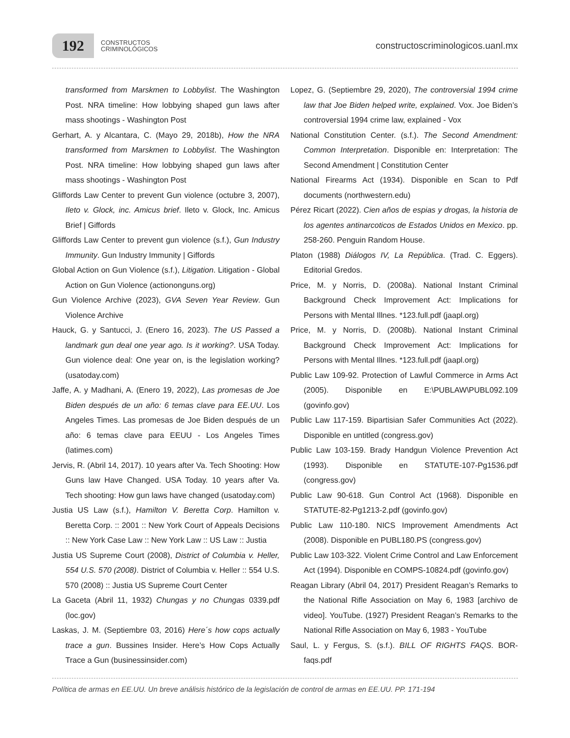192
CONSTRUCTOS
CRIMINOLÓGICOS
constructoscriminologicos.uanl.mx
transformed from Marskmen to Lobbylist. The Washington Post. NRA timeline: How lobbying shaped gun laws after mass shootings - Washington Post
Gerhart, A. y Alcantara, C. (Mayo 29, 2018b), How the NRA transformed from Marskmen to Lobbylist. The Washington Post. NRA timeline: How lobbying shaped gun laws after mass shootings - Washington Post
Gliffords Law Center to prevent Gun violence (octubre 3, 2007), Ileto v. Glock, inc. Amicus brief. Ileto v. Glock, Inc. Amicus Brief | Giffords
Gliffords Law Center to prevent gun violence (s.f.), Gun Industry Immunity. Gun Industry Immunity | Giffords
Global Action on Gun Violence (s.f.), Litigation. Litigation - Global Action on Gun Violence (actiononguns.org)
Gun Violence Archive (2023), GVA Seven Year Review. Gun Violence Archive
Hauck, G. y Santucci, J. (Enero 16, 2023). The US Passed a landmark gun deal one year ago. Is it working?. USA Today. Gun violence deal: One year on, is the legislation working? (usatoday.com)
Jaffe, A. y Madhani, A. (Enero 19, 2022), Las promesas de Joe Biden después de un año: 6 temas clave para EE.UU. Los Angeles Times. Las promesas de Joe Biden después de un año: 6 temas clave para EEUU - Los Angeles Times (latimes.com)
Jervis, R. (Abril 14, 2017). 10 years after Va. Tech Shooting: How Guns law Have Changed. USA Today. 10 years after Va. Tech shooting: How gun laws have changed (usatoday.com)
Justia US Law (s.f.), Hamilton V. Beretta Corp. Hamilton v. Beretta Corp. :: 2001 :: New York Court of Appeals Decisions :: New York Case Law :: New York Law :: US Law :: Justia
Justia US Supreme Court (2008), District of Columbia v. Heller, 554 U.S. 570 (2008). District of Columbia v. Heller :: 554 U.S. 570 (2008) :: Justia US Supreme Court Center
La Gaceta (Abril 11, 1932) Chungas y no Chungas 0339.pdf (loc.gov)
Laskas, J. M. (Septiembre 03, 2016) Here´s how cops actually trace a gun. Bussines Insider. Here’s How Cops Actually Trace a Gun (businessinsider.com)
Lopez, G. (Septiembre 29, 2020), The controversial 1994 crime law that Joe Biden helped write, explained. Vox. Joe Biden’s controversial 1994 crime law, explained - Vox
National Constitution Center. (s.f.). The Second Amendment: Common Interpretation. Disponible en: Interpretation: The Second Amendment | Constitution Center
National Firearms Act (1934). Disponible en Scan to Pdf documents (northwestern.edu)
Pérez Ricart (2022). Cien años de espias y drogas, la historia de los agentes antinarcoticos de Estados Unidos en Mexico. pp. 258-260. Penguin Random House.
Platon (1988) Diálogos IV, La República. (Trad. C. Eggers). Editorial Gredos.
Price, M. y Norris, D. (2008a). National Instant Criminal Background Check Improvement Act: Implications for Persons with Mental Illnes. *123.full.pdf (jaapl.org)
Price, M. y Norris, D. (2008b). National Instant Criminal Background Check Improvement Act: Implications for Persons with Mental Illnes. *123.full.pdf (jaapl.org)
Public Law 109-92. Protection of Lawful Commerce in Arms Act (2005). Disponible en E:\PUBLAW\PUBL092.109 (govinfo.gov)
Public Law 117-159. Bipartisian Safer Communities Act (2022). Disponible en untitled (congress.gov)
Public Law 103-159. Brady Handgun Violence Prevention Act (1993). Disponible en STATUTE-107-Pg1536.pdf (congress.gov)
Public Law 90-618. Gun Control Act (1968). Disponible en STATUTE-82-Pg1213-2.pdf (govinfo.gov)
Public Law 110-180. NICS Improvement Amendments Act (2008). Disponible en PUBL180.PS (congress.gov)
Public Law 103-322. Violent Crime Control and Law Enforcement Act (1994). Disponible en COMPS-10824.pdf (govinfo.gov)
Reagan Library (Abril 04, 2017) President Reagan’s Remarks to the National Rifle Association on May 6, 1983 [archivo de video]. YouTube. (1927) President Reagan’s Remarks to the National Rifle Association on May 6, 1983 - YouTube
Saul, L. y Fergus, S. (s.f.). BILL OF RIGHTS FAQS. BOR-faqs.pdf
Política de armas en EE.UU. Un breve análisis histórico de la legislación de control de armas en EE.UU. PP. 171-194